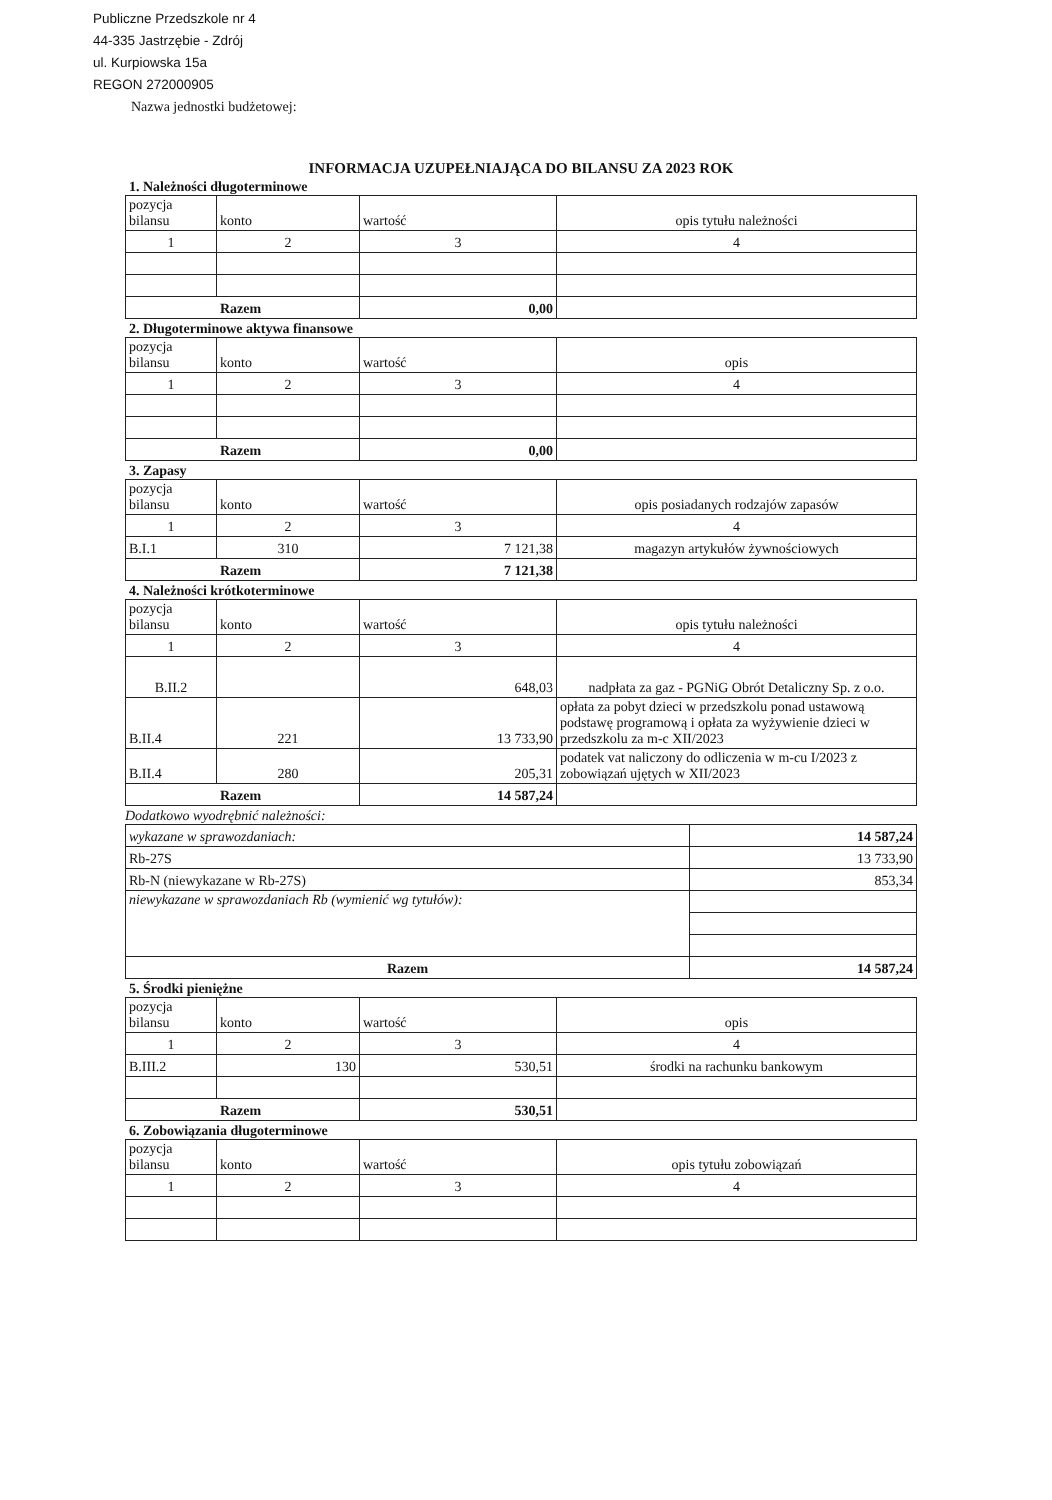Publiczne Przedszkole nr 4
44-335 Jastrzębie - Zdrój
ul. Kurpiowska 15a
REGON 272000905
Nazwa jednostki budżetowej:
INFORMACJA UZUPEŁNIAJĄCA DO BILANSU ZA 2023 ROK
1. Należności długoterminowe
| pozycja bilansu | konto | wartość | opis tytułu należności |
| 1 | 2 | 3 | 4 |
| Razem | | 0,00 | |
2. Długoterminowe aktywa finansowe
| pozycja bilansu | konto | wartość | opis |
| 1 | 2 | 3 | 4 |
| Razem | | 0,00 | |
3. Zapasy
| pozycja bilansu | konto | wartość | opis posiadanych rodzajów zapasów |
| 1 | 2 | 3 | 4 |
| B.I.1 | 310 | 7 121,38 | magazyn artykułów żywnościowych |
| Razem | | 7 121,38 | |
4. Należności krótkoterminowe
| pozycja bilansu | konto | wartość | opis tytułu należności |
| 1 | 2 | 3 | 4 |
| B.II.2 | | 648,03 | nadpłata za gaz - PGNiG Obrót Detaliczny Sp. z o.o. |
| B.II.4 | 221 | 13 733,90 | opłata za pobyt dzieci w przedszkolu ponad ustawową podstawę programową i opłata za wyżywienie dzieci w przedszkolu za m-c XII/2023 |
| B.II.4 | 280 | 205,31 | podatek vat naliczony do odliczenia w m-cu I/2023 z zobowiązań ujętych w XII/2023 |
| Razem | | 14 587,24 | |
Dodatkowo wyodrębnić należności:
| wykazane w sprawozdaniach: | 14 587,24 |
| Rb-27S | 13 733,90 |
| Rb-N (niewykazane w Rb-27S) | 853,34 |
| niewykazane w sprawozdaniach Rb (wymienić wg tytułów): | |
| Razem | 14 587,24 |
5. Środki pieniężne
| pozycja bilansu | konto | wartość | opis |
| 1 | 2 | 3 | 4 |
| B.III.2 | 130 | 530,51 | środki na rachunku bankowym |
| Razem | | 530,51 | |
6. Zobowiązania długoterminowe
| pozycja bilansu | konto | wartość | opis tytułu zobowiązań |
| 1 | 2 | 3 | 4 |